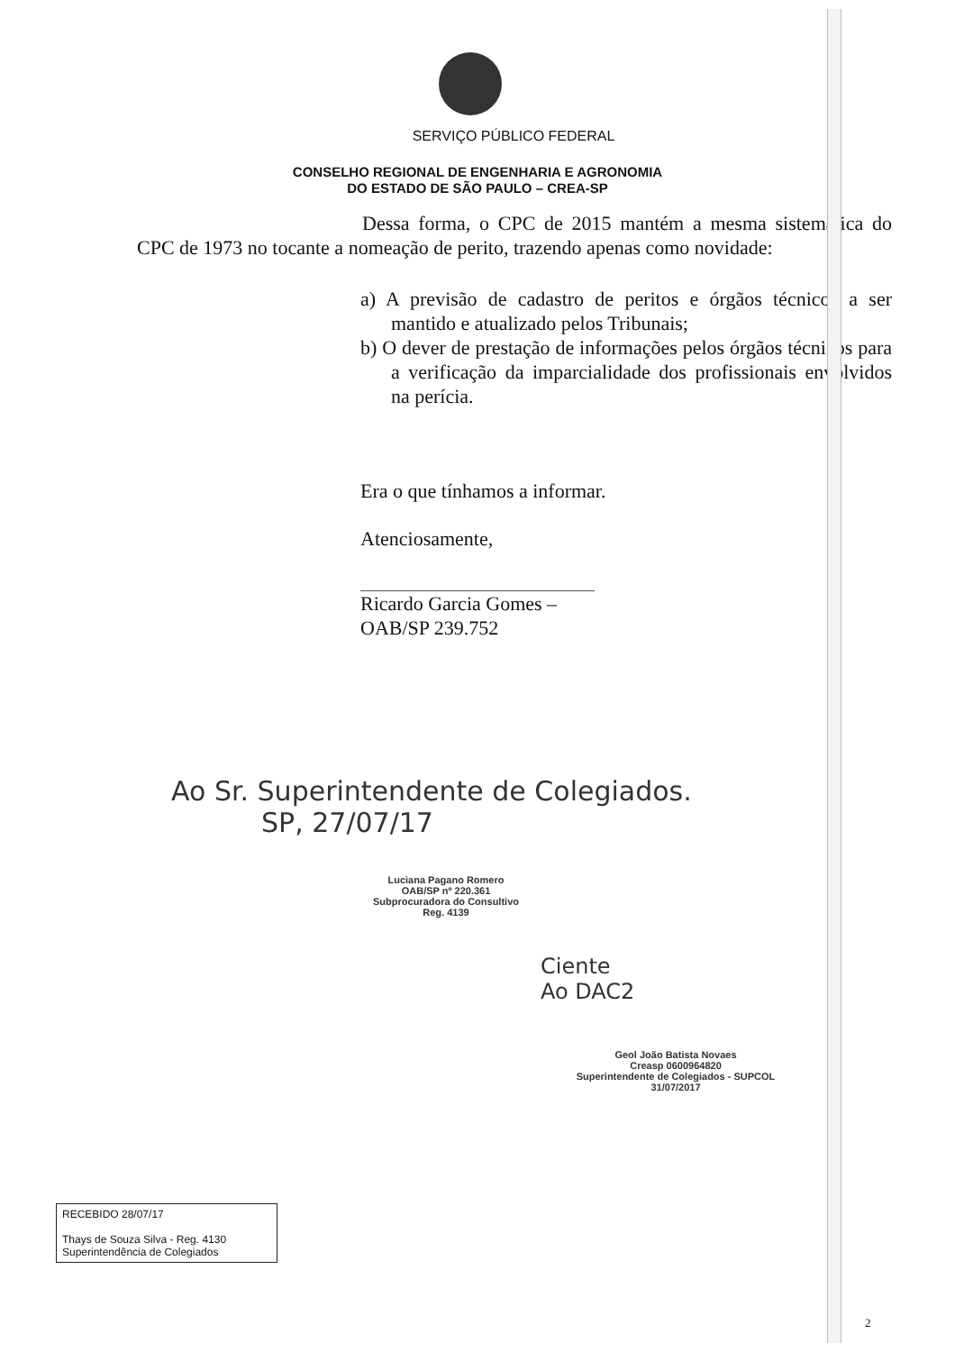SERVIÇO PÚBLICO FEDERAL
CONSELHO REGIONAL DE ENGENHARIA E AGRONOMIA
DO ESTADO DE SÃO PAULO – CREA-SP
Dessa forma, o CPC de 2015 mantém a mesma sistemática do CPC de 1973 no tocante a nomeação de perito, trazendo apenas como novidade:
a) A previsão de cadastro de peritos e órgãos técnicos a ser mantido e atualizado pelos Tribunais;
b) O dever de prestação de informações pelos órgãos técnicos para a verificação da imparcialidade dos profissionais envolvidos na perícia.
Era o que tínhamos a informar.
Atenciosamente,
Ricardo Garcia Gomes – OAB/SP 239.752
Ao Sr. Superintendente de Colegiados.
SP, 27/07/17
Luciana Pagano Romero
OAB/SP nº 220.361
Subprocuradora do Consultivo
Reg. 4139
Ciente
Ao DAC2
Geol João Batista Novaes
Creasp 0600964820
Superintendente de Colegiados - SUPCOL
31/07/2017
RECEBIDO 28/07/17
Thays de Souza Silva - Reg. 4130
Superintendência de Colegiados
2